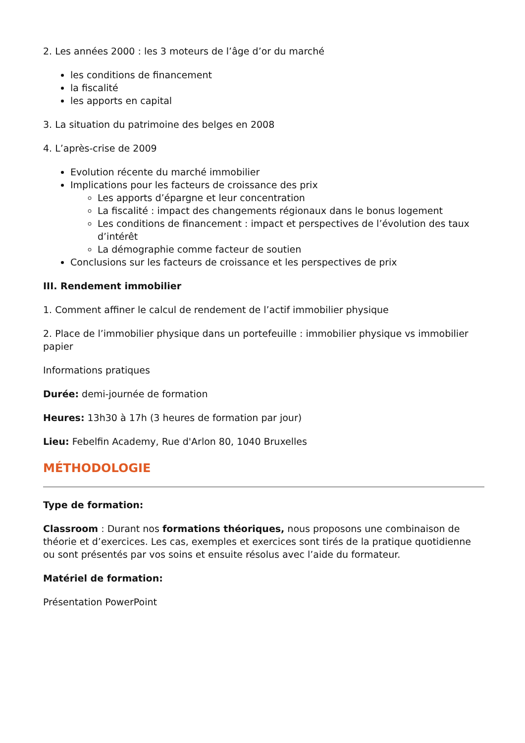2. Les années 2000 : les 3 moteurs de l’âge d’or du marché
les conditions de financement
la fiscalité
les apports en capital
3. La situation du patrimoine des belges en 2008
4. L’après-crise de 2009
Evolution récente du marché immobilier
Implications pour les facteurs de croissance des prix
Les apports d’épargne et leur concentration
La fiscalité : impact des changements régionaux dans le bonus logement
Les conditions de financement : impact et perspectives de l’évolution des taux d’intérêt
La démographie comme facteur de soutien
Conclusions sur les facteurs de croissance et les perspectives de prix
III. Rendement immobilier
1. Comment affiner le calcul de rendement de l’actif immobilier physique
2. Place de l’immobilier physique dans un portefeuille : immobilier physique vs immobilier papier
Informations pratiques
Durée: demi-journée de formation
Heures: 13h30 à 17h (3 heures de formation par jour)
Lieu: Febelfin Academy, Rue d'Arlon 80, 1040 Bruxelles
MÉTHODOLOGIE
Type de formation:
Classroom : Durant nos formations théoriques, nous proposons une combinaison de théorie et d’exercices. Les cas, exemples et exercices sont tirés de la pratique quotidienne ou sont présentés par vos soins et ensuite résolus avec l’aide du formateur.
Matériel de formation:
Présentation PowerPoint